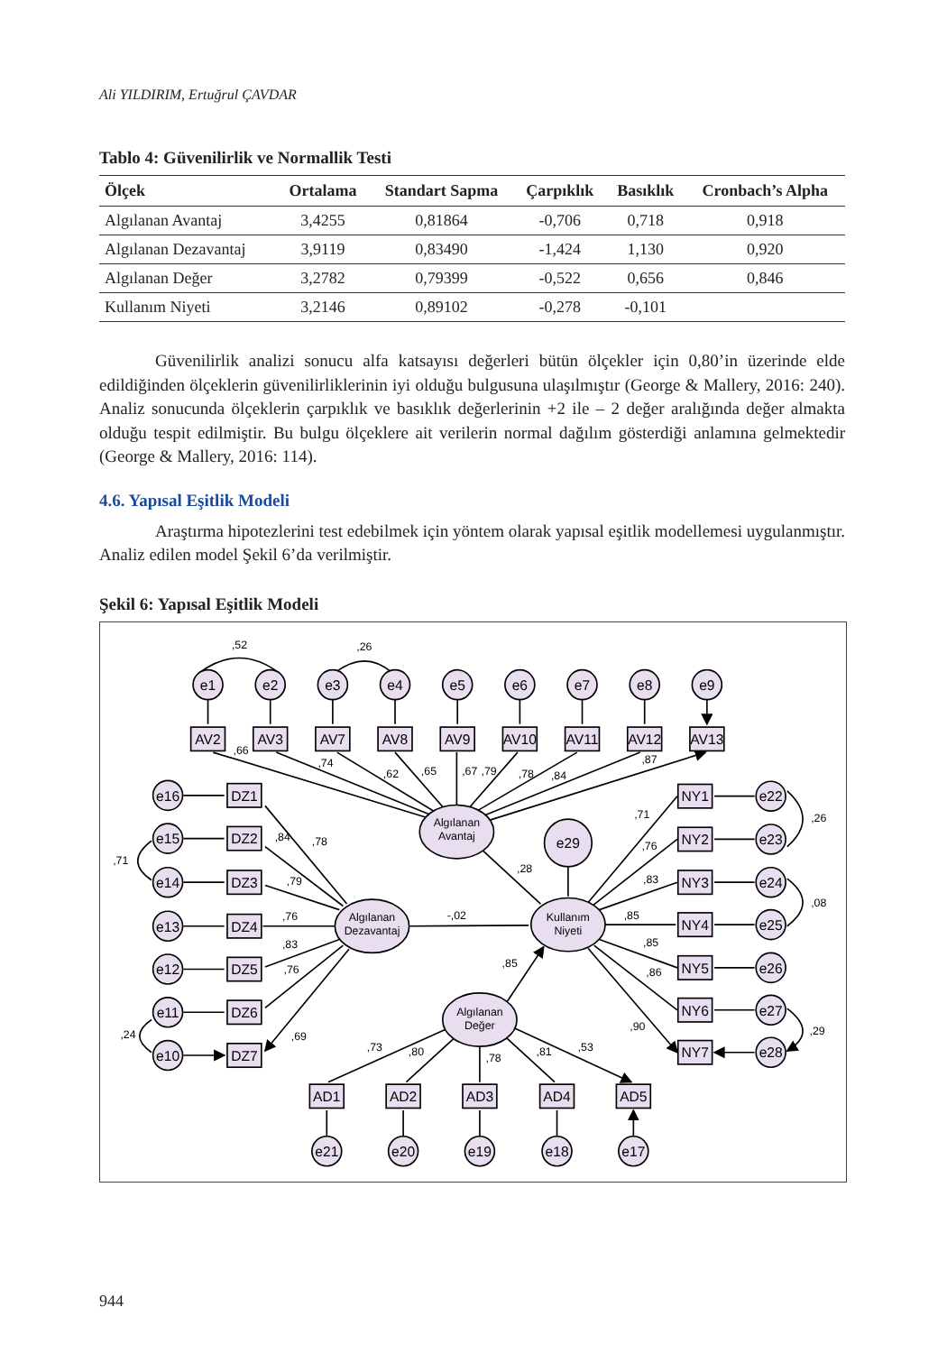Ali YILDIRIM, Ertuğrul ÇAVDAR
Tablo 4: Güvenilirlik ve Normallik Testi
| Ölçek | Ortalama | Standart Sapma | Çarpıklık | Basıklık | Cronbach’s Alpha |
| --- | --- | --- | --- | --- | --- |
| Algılanan Avantaj | 3,4255 | 0,81864 | -0,706 | 0,718 | 0,918 |
| Algılanan Dezavantaj | 3,9119 | 0,83490 | -1,424 | 1,130 | 0,920 |
| Algılanan Değer | 3,2782 | 0,79399 | -0,522 | 0,656 | 0,846 |
| Kullanım Niyeti | 3,2146 | 0,89102 | -0,278 | -0,101 | |
Güvenilirlik analizi sonucu alfa katsayısı değerleri bütün ölçekler için 0,80’in üzerinde elde edildiğinden ölçeklerin güvenilirliklerinin iyi olduğu bulgusuna ulaşılmıştır (George & Mallery, 2016: 240). Analiz sonucunda ölçeklerin çarpıklık ve basıklık değerlerinin +2 ile – 2 değer aralığında değer almakta olduğu tespit edilmiştir. Bu bulgu ölçeklere ait verilerin normal dağılım gösterdiği anlamına gelmektedir (George & Mallery, 2016: 114).
4.6. Yapısal Eşitlik Modeli
Araştırma hipotezlerini test edebilmek için yöntem olarak yapısal eşitlik modellemesi uygulanmıştır. Analiz edilen model Şekil 6’da verilmiştir.
Şekil 6: Yapısal Eşitlik Modeli
e1
e2
e3
e4
e5
e6
e7
e8
e9
AV2
AV3
AV7
AV8
AV9
AV10
AV11
AV12
AV13
e16
DZ1
e15
DZ2
e14
DZ3
e13
DZ4
e12
DZ5
e11
DZ6
e10
DZ7
NY1
e22
NY2
e23
NY3
e24
NY4
e25
NY5
e26
NY6
e27
NY7
e28
e29
AD1
AD2
AD3
AD4
AD5
e21
e20
e19
e18
e17
Algılanan
Avantaj
Algılanan
Dezavantaj
Kullanım
Niyeti
Algılanan
Değer
,52
,26
,66
,74
,62
,65
,67
,79
,78
,84
,87
,84
,78
,79
,76
,83
,76
,69
,71
,24
,28
-,02
,85
,71
,76
,83
,85
,85
,86
,90
,26
,08
,29
,73
,80
,78
,81
,53
944